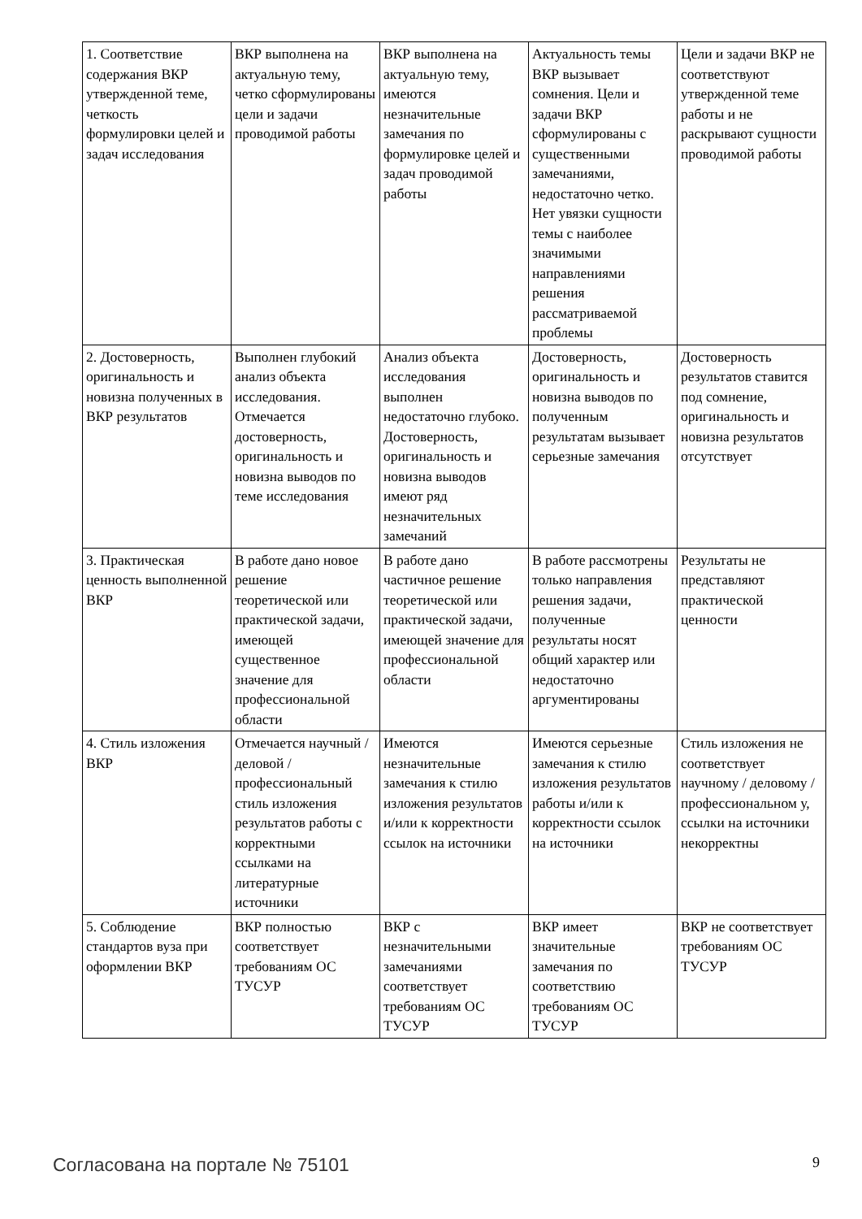| 1. Соответствие содержания ВКР утвержденной теме, четкость формулировки целей и задач исследования | ВКР выполнена на актуальную тему, четко сформулированы цели и задачи проводимой работы | ВКР выполнена на актуальную тему, имеются незначительные замечания по формулировке целей и задач проводимой работы | Актуальность темы ВКР вызывает сомнения. Цели и задачи ВКР сформулированы с существенными замечаниями, недостаточно четко. Нет увязки сущности темы с наиболее значимыми направлениями решения рассматриваемой проблемы | Цели и задачи ВКР не соответствуют утвержденной теме работы и не раскрывают сущности проводимой работы |
| 2. Достоверность, оригинальность и новизна полученных в ВКР результатов | Выполнен глубокий анализ объекта исследования. Отмечается достоверность, оригинальность и новизна выводов по теме исследования | Анализ объекта исследования выполнен недостаточно глубоко. Достоверность, оригинальность и новизна выводов имеют ряд незначительных замечаний | Достоверность, оригинальность и новизна выводов по полученным результатам вызывает серьезные замечания | Достоверность результатов ставится под сомнение, оригинальность и новизна результатов отсутствует |
| 3. Практическая ценность выполненной ВКР | В работе дано новое решение теоретической или практической задачи, имеющей существенное значение для профессиональной области | В работе дано частичное решение теоретической или практической задачи, имеющей значение для профессиональной области | В работе рассмотрены только направления решения задачи, полученные результаты носят общий характер или недостаточно аргументированы | Результаты не представляют практической ценности |
| 4. Стиль изложения ВКР | Отмечается научный / деловой / профессиональный стиль изложения результатов работы с корректными ссылками на литературные источники | Имеются незначительные замечания к стилю изложения результатов и/или к корректности ссылок на источники | Имеются серьезные замечания к стилю изложения результатов работы и/или к корректности ссылок на источники | Стиль изложения не соответствует научному / деловому / профессиональном у, ссылки на источники некорректны |
| 5. Соблюдение стандартов вуза при оформлении ВКР | ВКР полностью соответствует требованиям ОС ТУСУР | ВКР с незначительными замечаниями соответствует требованиям ОС ТУСУР | ВКР имеет значительные замечания по соответствию требованиям ОС ТУСУР | ВКР не соответствует требованиям ОС ТУСУР |
Согласована на портале № 75101 9